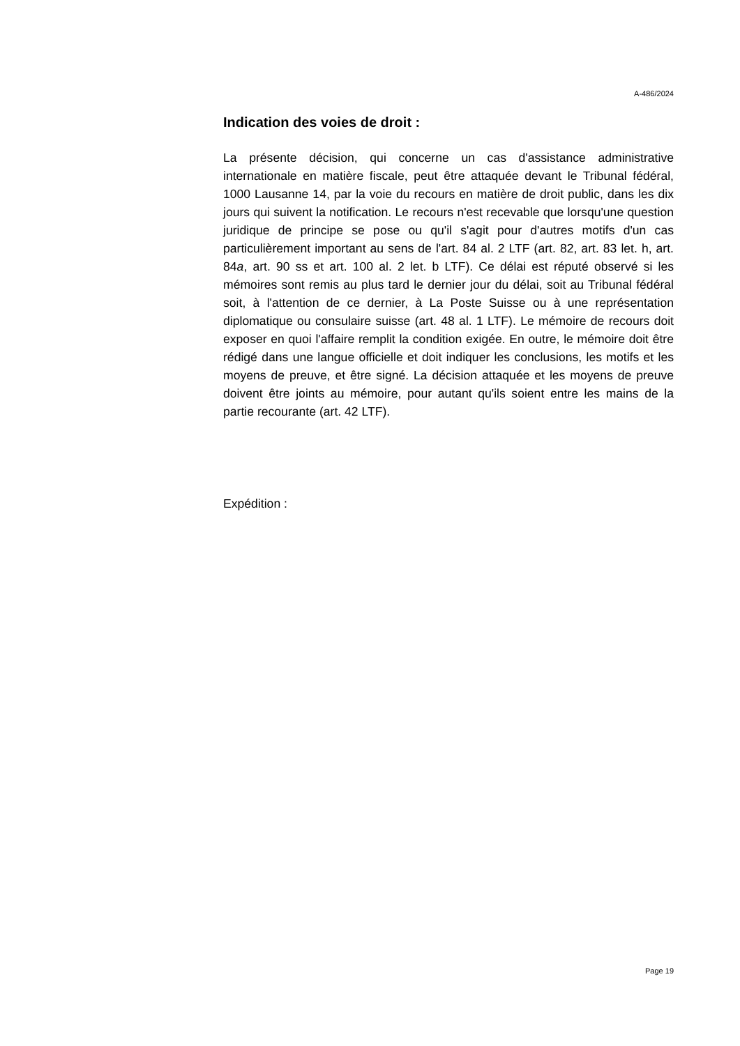A-486/2024
Indication des voies de droit :
La présente décision, qui concerne un cas d'assistance administrative internationale en matière fiscale, peut être attaquée devant le Tribunal fédéral, 1000 Lausanne 14, par la voie du recours en matière de droit public, dans les dix jours qui suivent la notification. Le recours n'est recevable que lorsqu'une question juridique de principe se pose ou qu'il s'agit pour d'autres motifs d'un cas particulièrement important au sens de l'art. 84 al. 2 LTF (art. 82, art. 83 let. h, art. 84a, art. 90 ss et art. 100 al. 2 let. b LTF). Ce délai est réputé observé si les mémoires sont remis au plus tard le dernier jour du délai, soit au Tribunal fédéral soit, à l'attention de ce dernier, à La Poste Suisse ou à une représentation diplomatique ou consulaire suisse (art. 48 al. 1 LTF). Le mémoire de recours doit exposer en quoi l'affaire remplit la condition exigée. En outre, le mémoire doit être rédigé dans une langue officielle et doit indiquer les conclusions, les motifs et les moyens de preuve, et être signé. La décision attaquée et les moyens de preuve doivent être joints au mémoire, pour autant qu'ils soient entre les mains de la partie recourante (art. 42 LTF).
Expédition :
Page 19